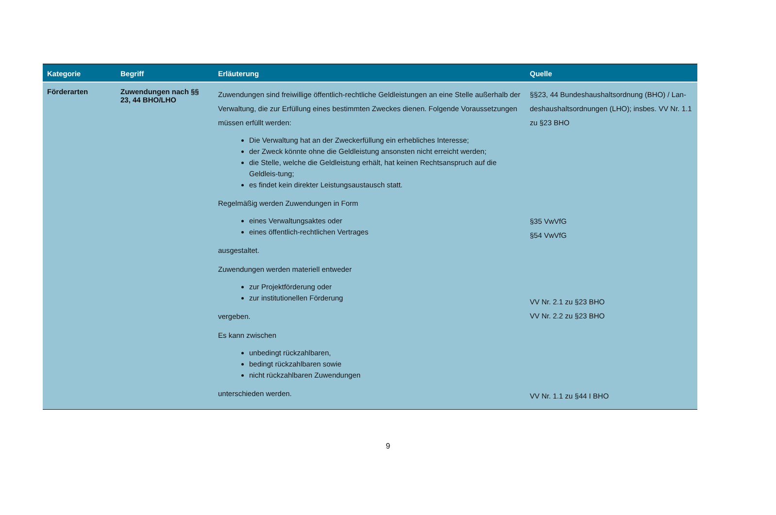| Kategorie | Begriff | Erläuterung | Quelle |
| --- | --- | --- | --- |
| Förderarten | Zuwendungen nach §§ 23, 44 BHO/LHO | Zuwendungen sind freiwillige öffentlich-rechtliche Geldleistungen an eine Stelle außerhalb der Verwaltung, die zur Erfüllung eines bestimmten Zweckes dienen. Folgende Voraussetzungen müssen erfüllt werden: Die Verwaltung hat an der Zweckerfüllung ein erhebliches Interesse; der Zweck könnte ohne die Geldleistung ansonsten nicht erreicht werden; die Stelle, welche die Geldleistung erhält, hat keinen Rechtsanspruch auf die Geldleis-tung; es findet kein direkter Leistungsaustausch statt. Regelmäßig werden Zuwendungen in Form eines Verwaltungsaktes oder eines öffentlich-rechtlichen Vertrages ausgestaltet. Zuwendungen werden materiell entweder zur Projektförderung oder zur institutionellen Förderung vergeben. Es kann zwischen unbedingt rückzahlbaren, bedingt rückzahlbaren sowie nicht rückzahlbaren Zuwendungen unterschieden werden. | §§23, 44 Bundeshaushaltsordnung (BHO) / Lan-deshaushaltsordnungen (LHO); insbes. VV Nr. 1.1 zu §23 BHO §35 VwVfG §54 VwVfG VV Nr. 2.1 zu §23 BHO VV Nr. 2.2 zu §23 BHO VV Nr. 1.1 zu §44 I BHO |
9